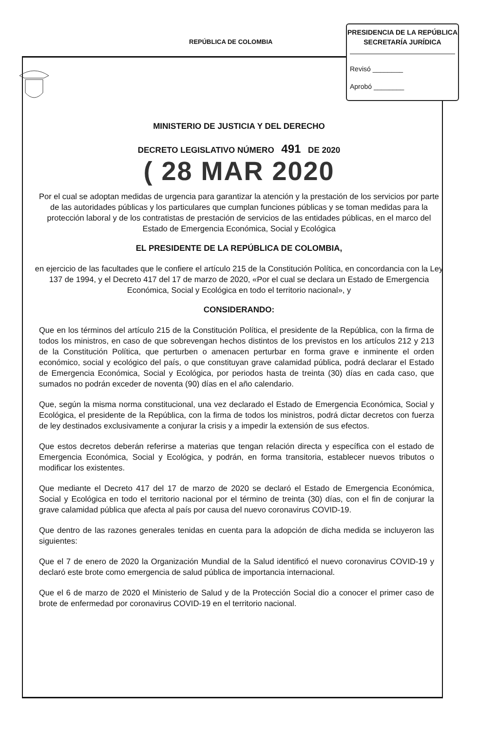REPÚBLICA DE COLOMBIA
PRESIDENCIA DE LA REPÚBLICA
SECRETARÍA JURÍDICA
Revisó ________
Aprobó ________
MINISTERIO DE JUSTICIA Y DEL DERECHO
DECRETO LEGISLATIVO NÚMERO 491 DE 2020
( 28 MAR 2020
Por el cual se adoptan medidas de urgencia para garantizar la atención y la prestación de los servicios por parte de las autoridades públicas y los particulares que cumplan funciones públicas y se toman medidas para la protección laboral y de los contratistas de prestación de servicios de las entidades públicas, en el marco del Estado de Emergencia Económica, Social y Ecológica
EL PRESIDENTE DE LA REPÚBLICA DE COLOMBIA,
en ejercicio de las facultades que le confiere el artículo 215 de la Constitución Política, en concordancia con la Ley 137 de 1994, y el Decreto 417 del 17 de marzo de 2020, «Por el cual se declara un Estado de Emergencia Económica, Social y Ecológica en todo el territorio nacional», y
CONSIDERANDO:
Que en los términos del artículo 215 de la Constitución Política, el presidente de la República, con la firma de todos los ministros, en caso de que sobrevengan hechos distintos de los previstos en los artículos 212 y 213 de la Constitución Política, que perturben o amenacen perturbar en forma grave e inminente el orden económico, social y ecológico del país, o que constituyan grave calamidad pública, podrá declarar el Estado de Emergencia Económica, Social y Ecológica, por periodos hasta de treinta (30) días en cada caso, que sumados no podrán exceder de noventa (90) días en el año calendario.
Que, según la misma norma constitucional, una vez declarado el Estado de Emergencia Económica, Social y Ecológica, el presidente de la República, con la firma de todos los ministros, podrá dictar decretos con fuerza de ley destinados exclusivamente a conjurar la crisis y a impedir la extensión de sus efectos.
Que estos decretos deberán referirse a materias que tengan relación directa y específica con el estado de Emergencia Económica, Social y Ecológica, y podrán, en forma transitoria, establecer nuevos tributos o modificar los existentes.
Que mediante el Decreto 417 del 17 de marzo de 2020 se declaró el Estado de Emergencia Económica, Social y Ecológica en todo el territorio nacional por el término de treinta (30) días, con el fin de conjurar la grave calamidad pública que afecta al país por causa del nuevo coronavirus COVID-19.
Que dentro de las razones generales tenidas en cuenta para la adopción de dicha medida se incluyeron las siguientes:
Que el 7 de enero de 2020 la Organización Mundial de la Salud identificó el nuevo coronavirus COVID-19 y declaró este brote como emergencia de salud pública de importancia internacional.
Que el 6 de marzo de 2020 el Ministerio de Salud y de la Protección Social dio a conocer el primer caso de brote de enfermedad por coronavirus COVID-19 en el territorio nacional.